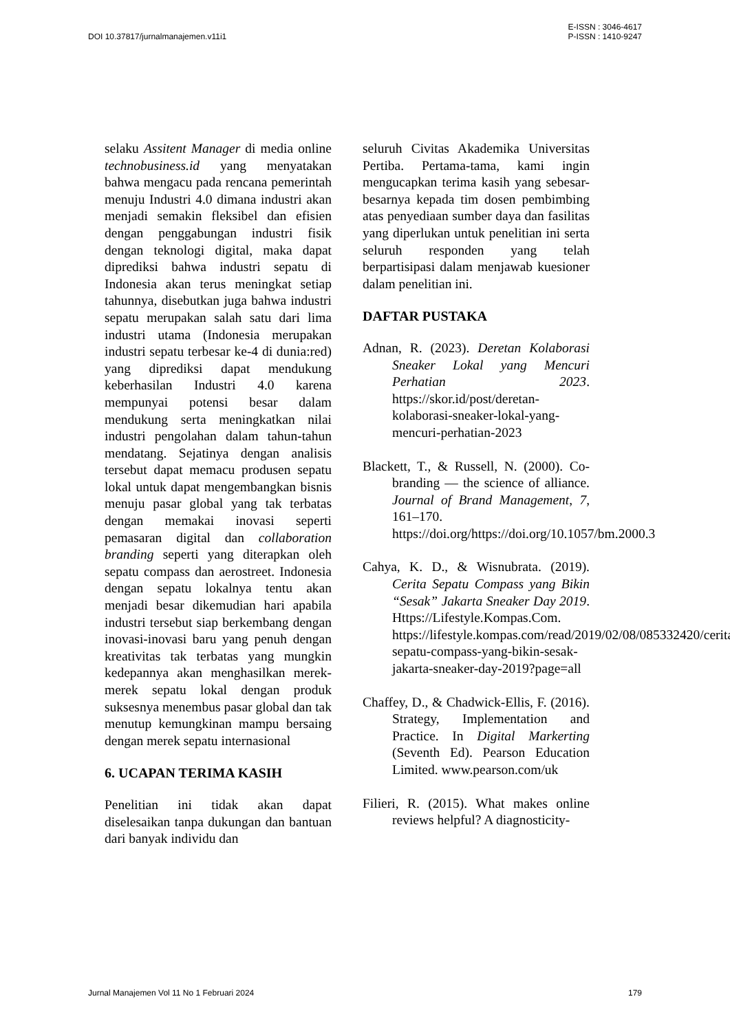DOI 10.37817/jurnalmanajemen.v11i1
E-ISSN : 3046-4617
P-ISSN : 1410-9247
selaku Assitent Manager di media online technobusiness.id yang menyatakan bahwa mengacu pada rencana pemerintah menuju Industri 4.0 dimana industri akan menjadi semakin fleksibel dan efisien dengan penggabungan industri fisik dengan teknologi digital, maka dapat diprediksi bahwa industri sepatu di Indonesia akan terus meningkat setiap tahunnya, disebutkan juga bahwa industri sepatu merupakan salah satu dari lima industri utama (Indonesia merupakan industri sepatu terbesar ke-4 di dunia:red) yang diprediksi dapat mendukung keberhasilan Industri 4.0 karena mempunyai potensi besar dalam mendukung serta meningkatkan nilai industri pengolahan dalam tahun-tahun mendatang. Sejatinya dengan analisis tersebut dapat memacu produsen sepatu lokal untuk dapat mengembangkan bisnis menuju pasar global yang tak terbatas dengan memakai inovasi seperti pemasaran digital dan collaboration branding seperti yang diterapkan oleh sepatu compass dan aerostreet. Indonesia dengan sepatu lokalnya tentu akan menjadi besar dikemudian hari apabila industri tersebut siap berkembang dengan inovasi-inovasi baru yang penuh dengan kreativitas tak terbatas yang mungkin kedepannya akan menghasilkan merek-merek sepatu lokal dengan produk suksesnya menembus pasar global dan tak menutup kemungkinan mampu bersaing dengan merek sepatu internasional
6. UCAPAN TERIMA KASIH
Penelitian ini tidak akan dapat diselesaikan tanpa dukungan dan bantuan dari banyak individu dan
seluruh Civitas Akademika Universitas Pertiba. Pertama-tama, kami ingin mengucapkan terima kasih yang sebesar-besarnya kepada tim dosen pembimbing atas penyediaan sumber daya dan fasilitas yang diperlukan untuk penelitian ini serta seluruh responden yang telah berpartisipasi dalam menjawab kuesioner dalam penelitian ini.
DAFTAR PUSTAKA
Adnan, R. (2023). Deretan Kolaborasi Sneaker Lokal yang Mencuri Perhatian 2023. https://skor.id/post/deretan-kolaborasi-sneaker-lokal-yang-mencuri-perhatian-2023
Blackett, T., & Russell, N. (2000). Co-branding — the science of alliance. Journal of Brand Management, 7, 161–170. https://doi.org/https://doi.org/10.1057/bm.2000.3
Cahya, K. D., & Wisnubrata. (2019). Cerita Sepatu Compass yang Bikin “Sesak” Jakarta Sneaker Day 2019. Https://Lifestyle.Kompas.Com. https://lifestyle.kompas.com/read/2019/02/08/085332420/cerita-sepatu-compass-yang-bikin-sesak-jakarta-sneaker-day-2019?page=all
Chaffey, D., & Chadwick-Ellis, F. (2016). Strategy, Implementation and Practice. In Digital Markerting (Seventh Ed). Pearson Education Limited. www.pearson.com/uk
Filieri, R. (2015). What makes online reviews helpful? A diagnosticity-
Jurnal Manajemen Vol 11 No 1 Februari 2024
179